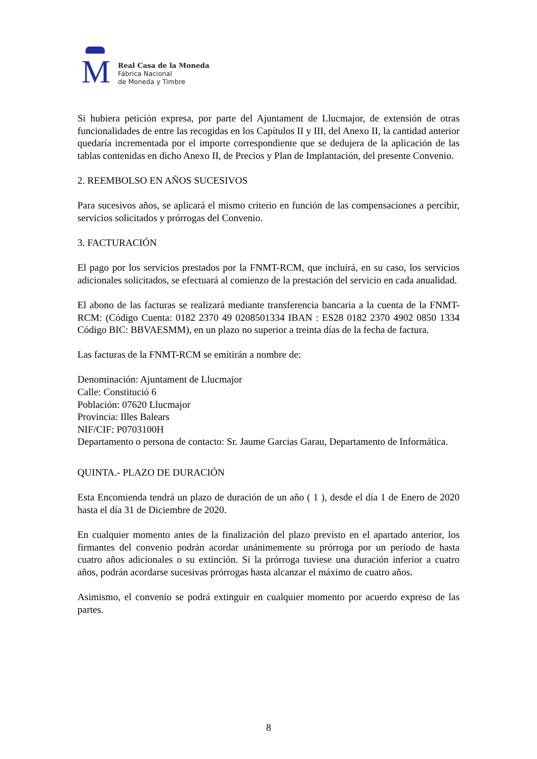M
Real Casa de la Moneda
Fábrica Nacional
de Moneda y Timbre
Si hubiera petición expresa, por parte del Ajuntament de Llucmajor, de extensión de otras funcionalidades de entre las recogidas en los Capítulos II y III, del Anexo II, la cantidad anterior quedaría incrementada por el importe correspondiente que se dedujera de la aplicación de las tablas contenidas en dicho Anexo II, de Precios y Plan de Implantación, del presente Convenio.
2. REEMBOLSO EN AÑOS SUCESIVOS
Para sucesivos años, se aplicará el mismo criterio en función de las compensaciones a percibir, servicios solicitados y prórrogas del Convenio.
3. FACTURACIÓN
El pago por los servicios prestados por la FNMT-RCM, que incluirá, en su caso, los servicios adicionales solicitados, se efectuará al comienzo de la prestación del servicio en cada anualidad.
El abono de las facturas se realizará mediante transferencia bancaria a la cuenta de la FNMT-RCM: (Código Cuenta: 0182 2370 49 0208501334 IBAN : ES28 0182 2370 4902 0850 1334 Código BIC: BBVAESMM), en un plazo no superior a treinta días de la fecha de factura.
Las facturas de la FNMT-RCM se emitirán a nombre de:
Denominación: Ajuntament de Llucmajor
Calle: Constitució 6
Población: 07620 Llucmajor
Provincia: Illes Balears
NIF/CIF: P0703100H
Departamento o persona de contacto: Sr. Jaume Garcias Garau, Departamento de Informática.
QUINTA.- PLAZO DE DURACIÓN
Esta Encomienda tendrá un plazo de duración de un año ( 1 ), desde el día 1 de Enero de 2020 hasta el día 31 de Diciembre de 2020.
En cualquier momento antes de la finalización del plazo previsto en el apartado anterior, los firmantes del convenio podrán acordar unánimemente su prórroga por un periodo de hasta cuatro años adicionales o su extinción. Si la prórroga tuviese una duración inferior a cuatro años, podrán acordarse sucesivas prórrogas hasta alcanzar el máximo de cuatro años.
Asimismo, el convenio se podrá extinguir en cualquier momento por acuerdo expreso de las partes.
8